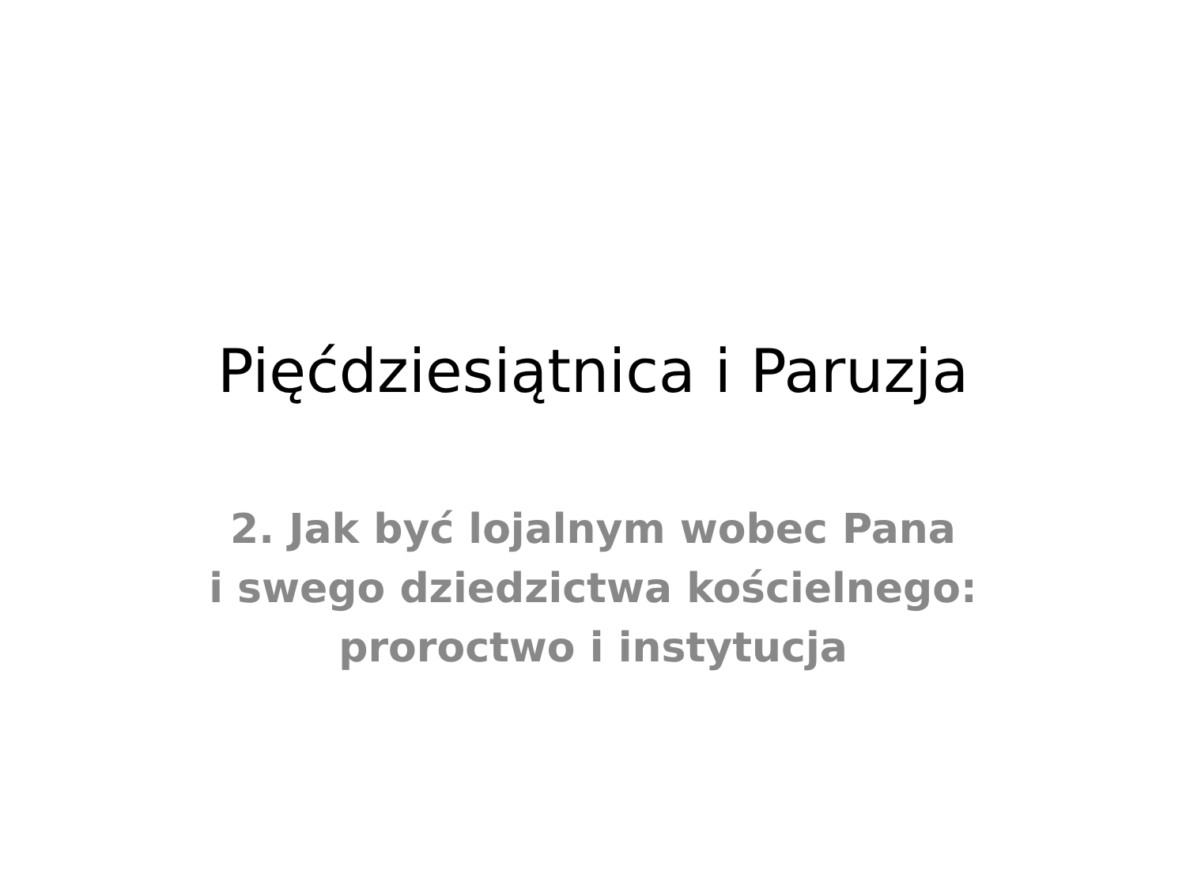Pięćdziesiątnica i Paruzja
2. Jak być lojalnym wobec Pana
i swego dziedzictwa kościelnego:
proroctwo i instytucja